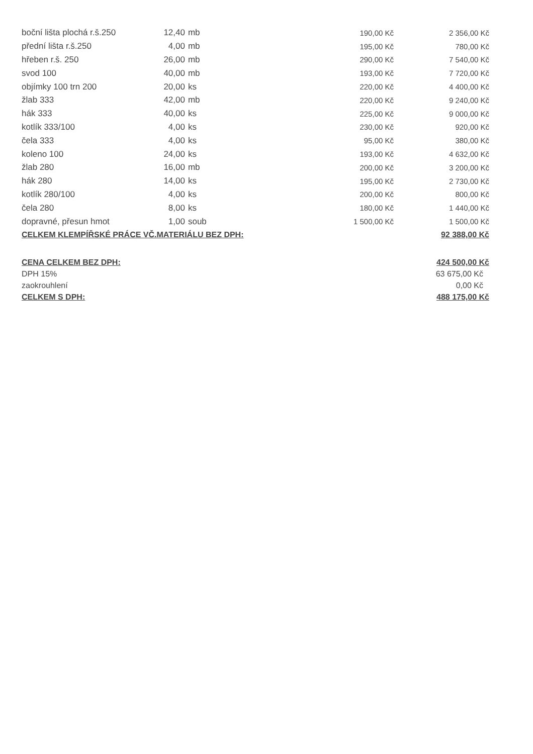| boční lišta plochá r.š.250 | 12,40 | mb | 190,00 Kč | 2 356,00 Kč |
| přední lišta r.š.250 | 4,00 | mb | 195,00 Kč | 780,00 Kč |
| hřeben r.š. 250 | 26,00 | mb | 290,00 Kč | 7 540,00 Kč |
| svod 100 | 40,00 | mb | 193,00 Kč | 7 720,00 Kč |
| objímky 100 trn 200 | 20,00 | ks | 220,00 Kč | 4 400,00 Kč |
| žlab 333 | 42,00 | mb | 220,00 Kč | 9 240,00 Kč |
| hák 333 | 40,00 | ks | 225,00 Kč | 9 000,00 Kč |
| kotlík 333/100 | 4,00 | ks | 230,00 Kč | 920,00 Kč |
| čela 333 | 4,00 | ks | 95,00 Kč | 380,00 Kč |
| koleno 100 | 24,00 | ks | 193,00 Kč | 4 632,00 Kč |
| žlab 280 | 16,00 | mb | 200,00 Kč | 3 200,00 Kč |
| hák 280 | 14,00 | ks | 195,00 Kč | 2 730,00 Kč |
| kotlík 280/100 | 4,00 | ks | 200,00 Kč | 800,00 Kč |
| čela 280 | 8,00 | ks | 180,00 Kč | 1 440,00 Kč |
| dopravné, přesun hmot | 1,00 | soub | 1 500,00 Kč | 1 500,00 Kč |
| CELKEM KLEMPÍŘSKÉ PRÁCE VČ.MATERIÁLU BEZ DPH: | | | | 92 388,00 Kč |
| CENA CELKEM BEZ DPH: | 424 500,00 Kč |
| DPH 15% | 63 675,00 Kč |
| zaokrouhlení | 0,00 Kč |
| CELKEM S DPH: | 488 175,00 Kč |